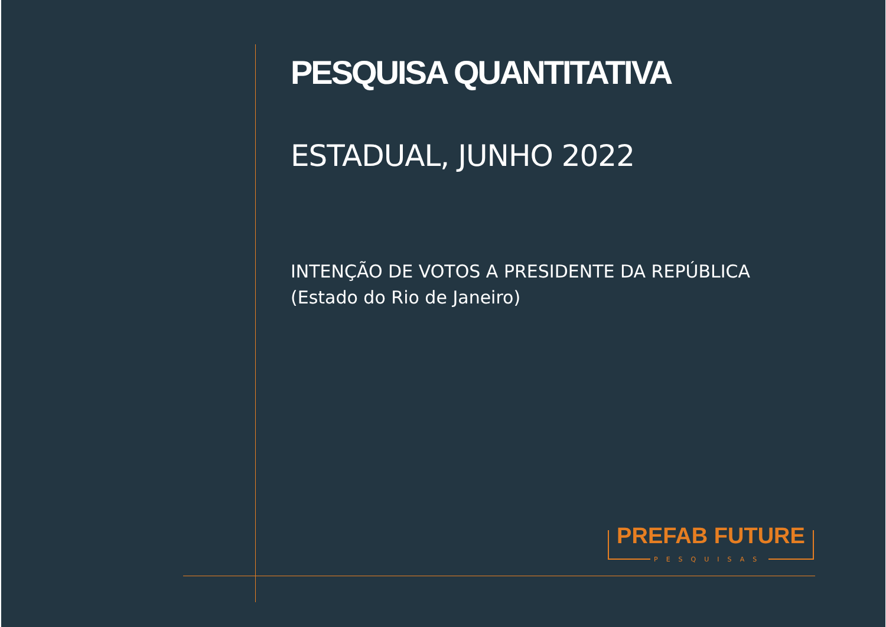PESQUISA QUANTITATIVA
ESTADUAL, JUNHO 2022
INTENÇÃO DE VOTOS A PRESIDENTE DA REPÚBLICA
(Estado do Rio de Janeiro)
PREFAB FUTURE
PESQUISAS